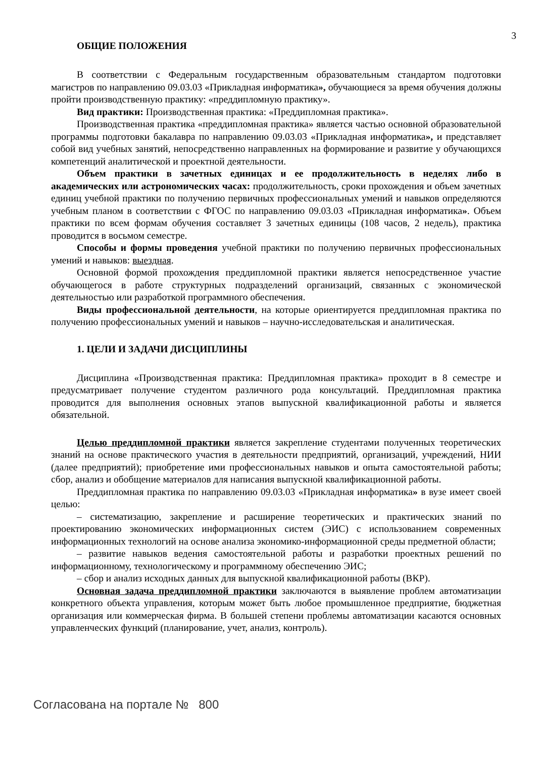3
ОБЩИЕ ПОЛОЖЕНИЯ
В соответствии с Федеральным государственным образовательным стандартом подготовки магистров по направлению 09.03.03 «Прикладная информатика», обучающиеся за время обучения должны пройти производственную практику: «преддипломную практику».
Вид практики: Производственная практика: «Преддипломная практика».
Производственная практика «преддипломная практика» является частью основной образовательной программы подготовки бакалавра по направлению 09.03.03 «Прикладная информатика», и представляет собой вид учебных занятий, непосредственно направленных на формирование и развитие у обучающихся компетенций аналитической и проектной деятельности.
Объем практики в зачетных единицах и ее продолжительность в неделях либо в академических или астрономических часах: продолжительность, сроки прохождения и объем зачетных единиц учебной практики по получению первичных профессиональных умений и навыков определяются учебным планом в соответствии с ФГОС по направлению 09.03.03 «Прикладная информатика». Объем практики по всем формам обучения составляет 3 зачетных единицы (108 часов, 2 недель), практика проводится в восьмом семестре.
Способы и формы проведения учебной практики по получению первичных профессиональных умений и навыков: выездная.
Основной формой прохождения преддипломной практики является непосредственное участие обучающегося в работе структурных подразделений организаций, связанных с экономической деятельностью или разработкой программного обеспечения.
Виды профессиональной деятельности, на которые ориентируется преддипломная практика по получению профессиональных умений и навыков – научно-исследовательская и аналитическая.
1. ЦЕЛИ И ЗАДАЧИ ДИСЦИПЛИНЫ
Дисциплина «Производственная практика: Преддипломная практика» проходит в 8 семестре и предусматривает получение студентом различного рода консультаций. Преддипломная практика проводится для выполнения основных этапов выпускной квалификационной работы и является обязательной.
Целью преддипломной практики является закрепление студентами полученных теоретических знаний на основе практического участия в деятельности предприятий, организаций, учреждений, НИИ (далее предприятий); приобретение ими профессиональных навыков и опыта самостоятельной работы; сбор, анализ и обобщение материалов для написания выпускной квалификационной работы.
Преддипломная практика по направлению 09.03.03 «Прикладная информатика» в вузе имеет своей целью:
– систематизацию, закрепление и расширение теоретических и практических знаний по проектированию экономических информационных систем (ЭИС) с использованием современных информационных технологий на основе анализа экономико-информационной среды предметной области;
– развитие навыков ведения самостоятельной работы и разработки проектных решений по информационному, технологическому и программному обеспечению ЭИС;
– сбор и анализ исходных данных для выпускной квалификационной работы (ВКР).
Основная задача преддипломной практики заключаются в выявление проблем автоматизации конкретного объекта управления, которым может быть любое промышленное предприятие, бюджетная организация или коммерческая фирма. В большей степени проблемы автоматизации касаются основных управленческих функций (планирование, учет, анализ, контроль).
Согласована на портале № 800